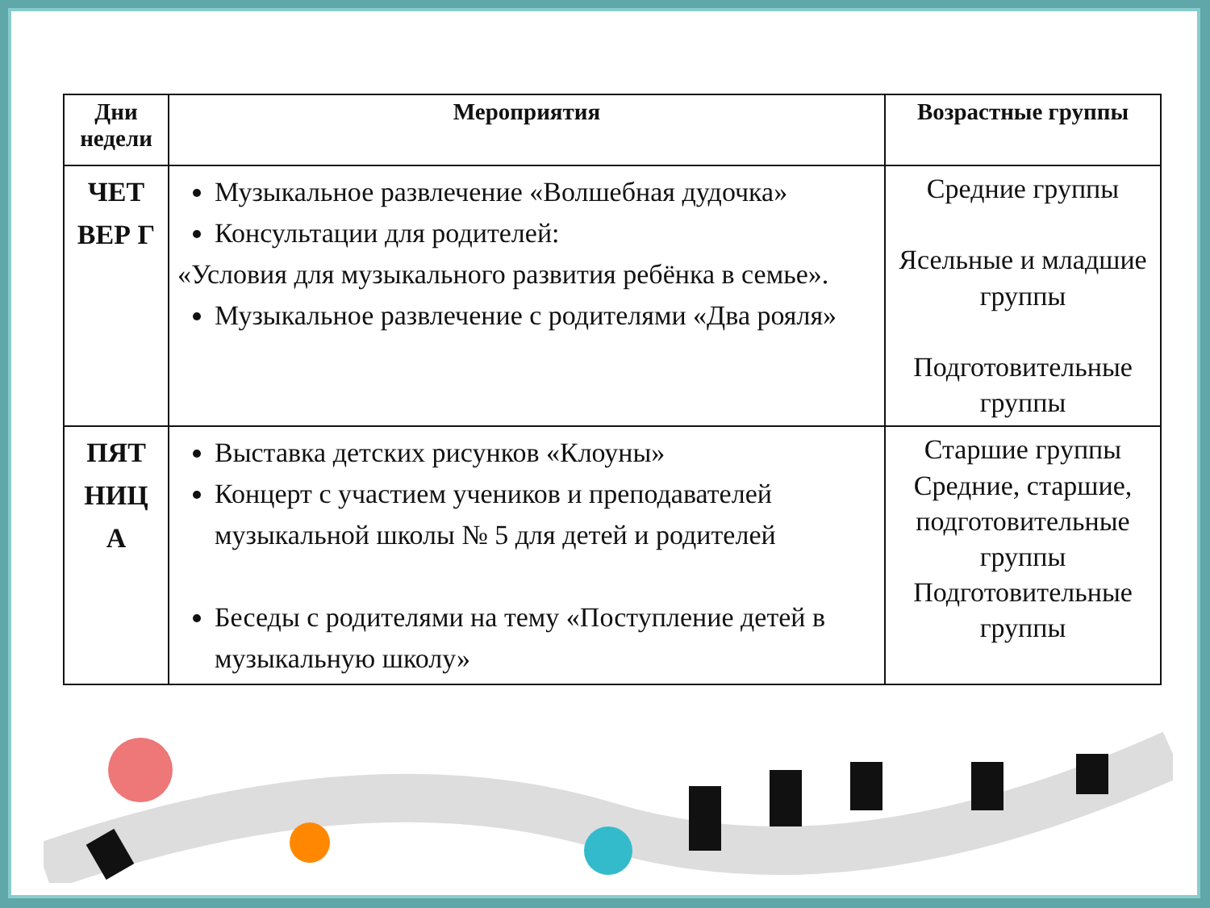| Дни недели | Мероприятия | Возрастные группы |
| --- | --- | --- |
| ЧЕТ ВЕР Г | Музыкальное развлечение «Волшебная дудочка» Консультации для родителей: «Условия для музыкального развития ребёнка в семье». Музыкальное развлечение с родителями «Два рояля» | Средние группы Ясельные и младшие группы Подготовительные группы |
| ПЯТ НИЦ А | Выставка детских рисунков «Клоуны» Концерт с участием учеников и преподавателей музыкальной школы № 5 для детей и родителей Беседы с родителями на тему «Поступление детей в музыкальную школу» | Старшие группы Средние, старшие, подготовительные группы Подготовительные группы |